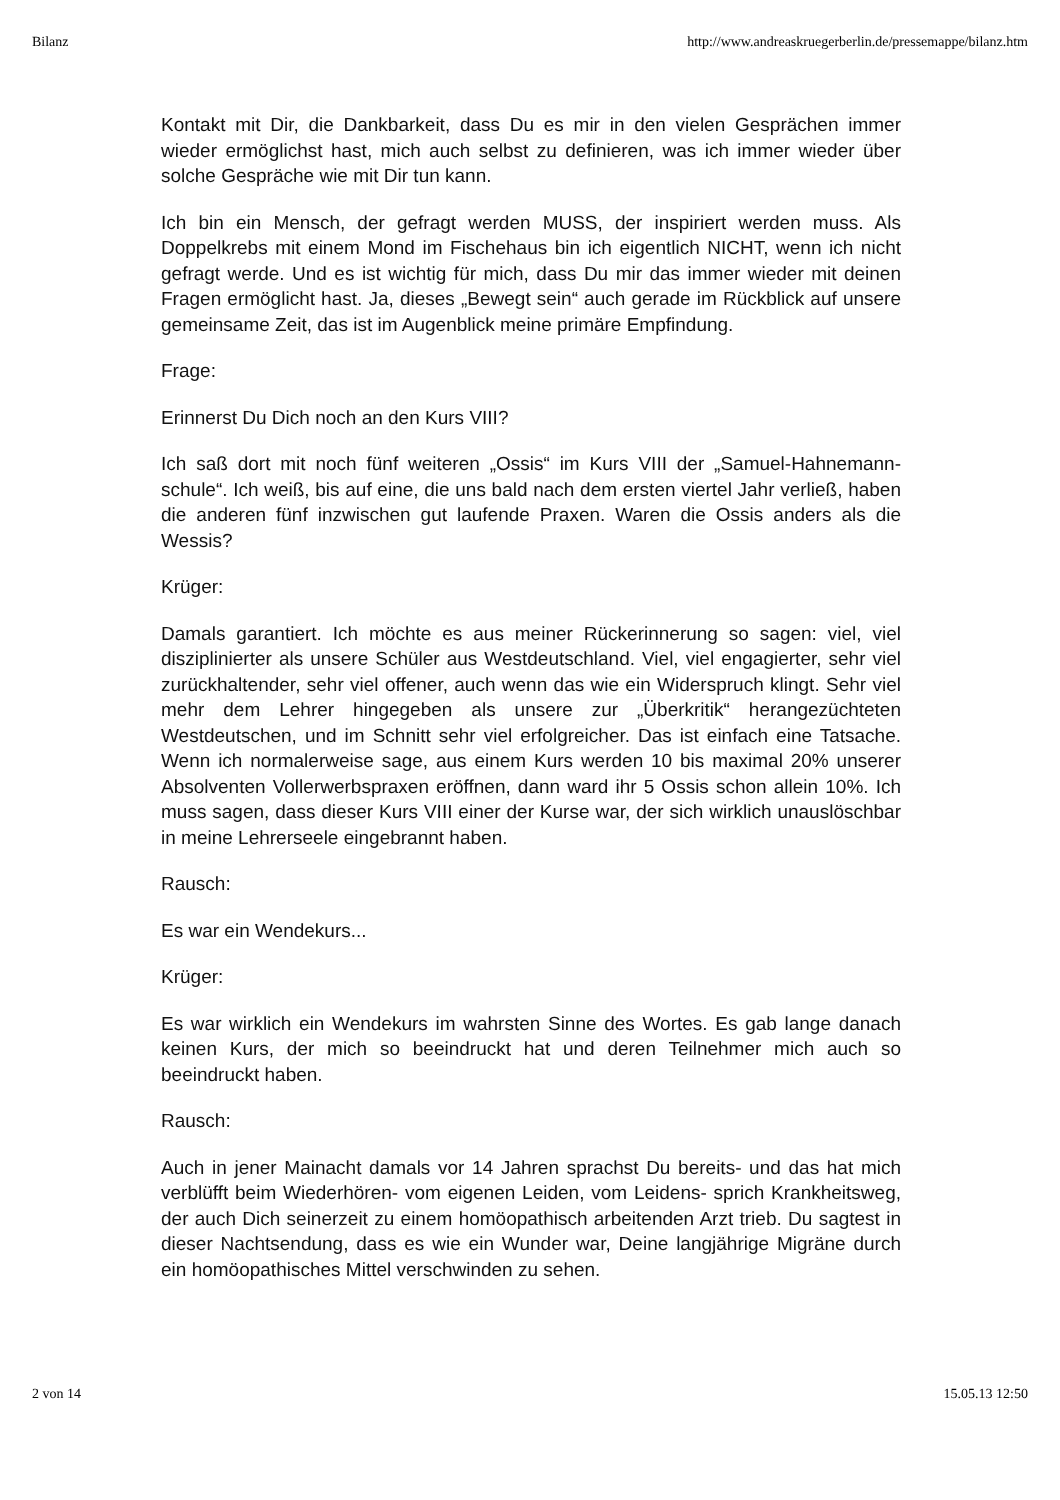Bilanz http://www.andreaskruegerberlin.de/pressemappe/bilanz.htm
Kontakt mit Dir, die Dankbarkeit, dass Du es mir in den vielen Gesprächen immer wieder ermöglichst hast, mich auch selbst zu definieren, was ich immer wieder über solche Gespräche wie mit Dir tun kann.
Ich bin ein Mensch, der gefragt werden MUSS, der inspiriert werden muss. Als Doppelkrebs mit einem Mond im Fischehaus bin ich eigentlich NICHT, wenn ich nicht gefragt werde. Und es ist wichtig für mich, dass Du mir das immer wieder mit deinen Fragen ermöglicht hast. Ja, dieses „Bewegt sein“ auch gerade im Rückblick auf unsere gemeinsame Zeit, das ist im Augenblick meine primäre Empfindung.
Frage:
Erinnerst Du Dich noch an den Kurs VIII?
Ich saß dort mit noch fünf weiteren „Ossis“ im Kurs VIII der „Samuel-Hahnemann-schule“. Ich weiß, bis auf eine, die uns bald nach dem ersten viertel Jahr verließ, haben die anderen fünf inzwischen gut laufende Praxen. Waren die Ossis anders als die Wessis?
Krüger:
Damals garantiert. Ich möchte es aus meiner Rückerinnerung so sagen: viel, viel disziplinierter als unsere Schüler aus Westdeutschland. Viel, viel engagierter, sehr viel zurückhaltender, sehr viel offener, auch wenn das wie ein Widerspruch klingt. Sehr viel mehr dem Lehrer hingegeben als unsere zur „Überkritik“ herangezüchteten Westdeutschen, und im Schnitt sehr viel erfolgreicher. Das ist einfach eine Tatsache. Wenn ich normalerweise sage, aus einem Kurs werden 10 bis maximal 20% unserer Absolventen Vollerwerbspraxen eröffnen, dann ward ihr 5 Ossis schon allein 10%. Ich muss sagen, dass dieser Kurs VIII einer der Kurse war, der sich wirklich unauslöschbar in meine Lehrerseele eingebrannt haben.
Rausch:
Es war ein Wendekurs...
Krüger:
Es war wirklich ein Wendekurs im wahrsten Sinne des Wortes. Es gab lange danach keinen Kurs, der mich so beeindruckt hat und deren Teilnehmer mich auch so beeindruckt haben.
Rausch:
Auch in jener Mainacht damals vor 14 Jahren sprachst Du bereits- und das hat mich verblüfft beim Wiederhören- vom eigenen Leiden, vom Leidens- sprich Krankheitsweg, der auch Dich seinerzeit zu einem homöopathisch arbeitenden Arzt trieb. Du sagtest in dieser Nachtsendung, dass es wie ein Wunder war, Deine langjährige Migräne durch ein homöopathisches Mittel verschwinden zu sehen.
2 von 14 15.05.13 12:50